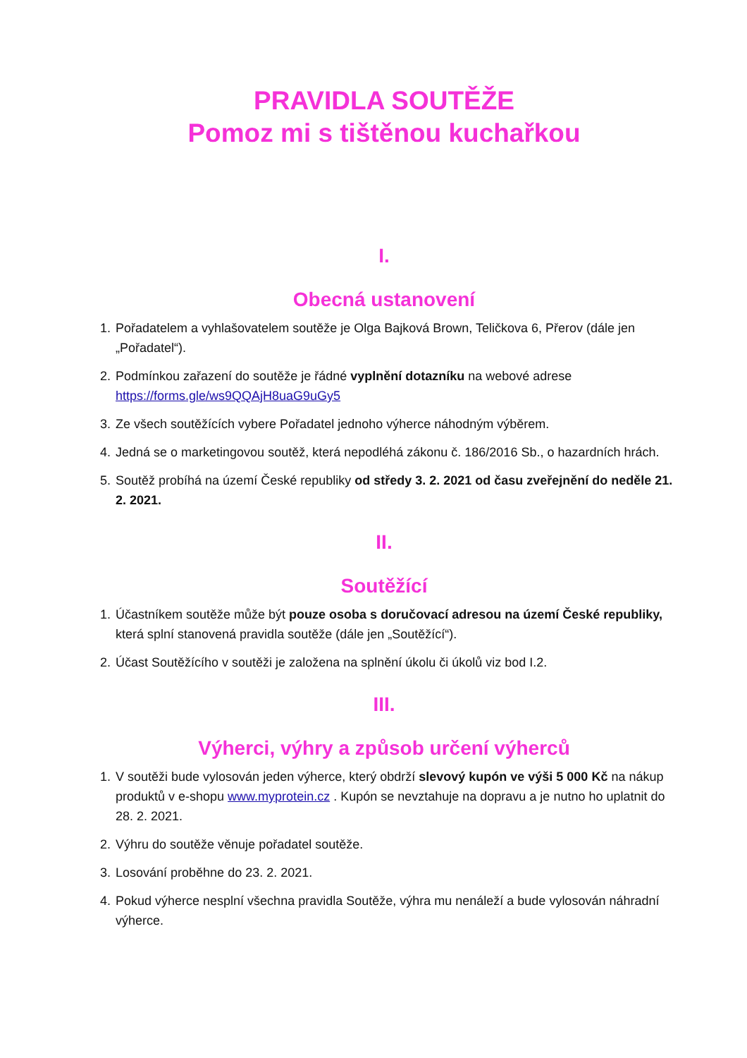PRAVIDLA SOUTĚŽE
Pomoz mi s tištěnou kuchařkou
I.
Obecná ustanovení
1. Pořadatelem a vyhlašovatelem soutěže je Olga Bajková Brown, Teličkova 6, Přerov (dále jen „Pořadatel“).
2. Podmínkou zařazení do soutěže je řádné vyplnění dotazníku na webové adrese https://forms.gle/ws9QQAjH8uaG9uGy5
3. Ze všech soutěžících vybere Pořadatel jednoho výherce náhodným výběrem.
4. Jedná se o marketingovou soutěž, která nepodléhá zákonu č. 186/2016 Sb., o hazardních hrách.
5. Soutěž probíhá na území České republiky od středy 3. 2. 2021 od času zveřejnění do neděle 21. 2. 2021.
II.
Soutěžící
1. Účastníkem soutěže může být pouze osoba s doručovací adresou na území České republiky, která splní stanovená pravidla soutěže (dále jen „Soutěžící“).
2. Účast Soutěžícího v soutěži je založena na splnění úkolu či úkolů viz bod I.2.
III.
Výherci, výhry a způsob určení výherců
1. V soutěži bude vylosován jeden výherce, který obdrží slevový kupón ve výši 5 000 Kč na nákup produktů v e-shopu www.myprotein.cz . Kupón se nevztahuje na dopravu a je nutno ho uplatnit do 28. 2. 2021.
2. Výhru do soutěže věnuje pořadatel soutěže.
3. Losování proběhne do 23. 2. 2021.
4. Pokud výherce nesplní všechna pravidla Soutěže, výhra mu nenáleží a bude vylosován náhradní výherce.